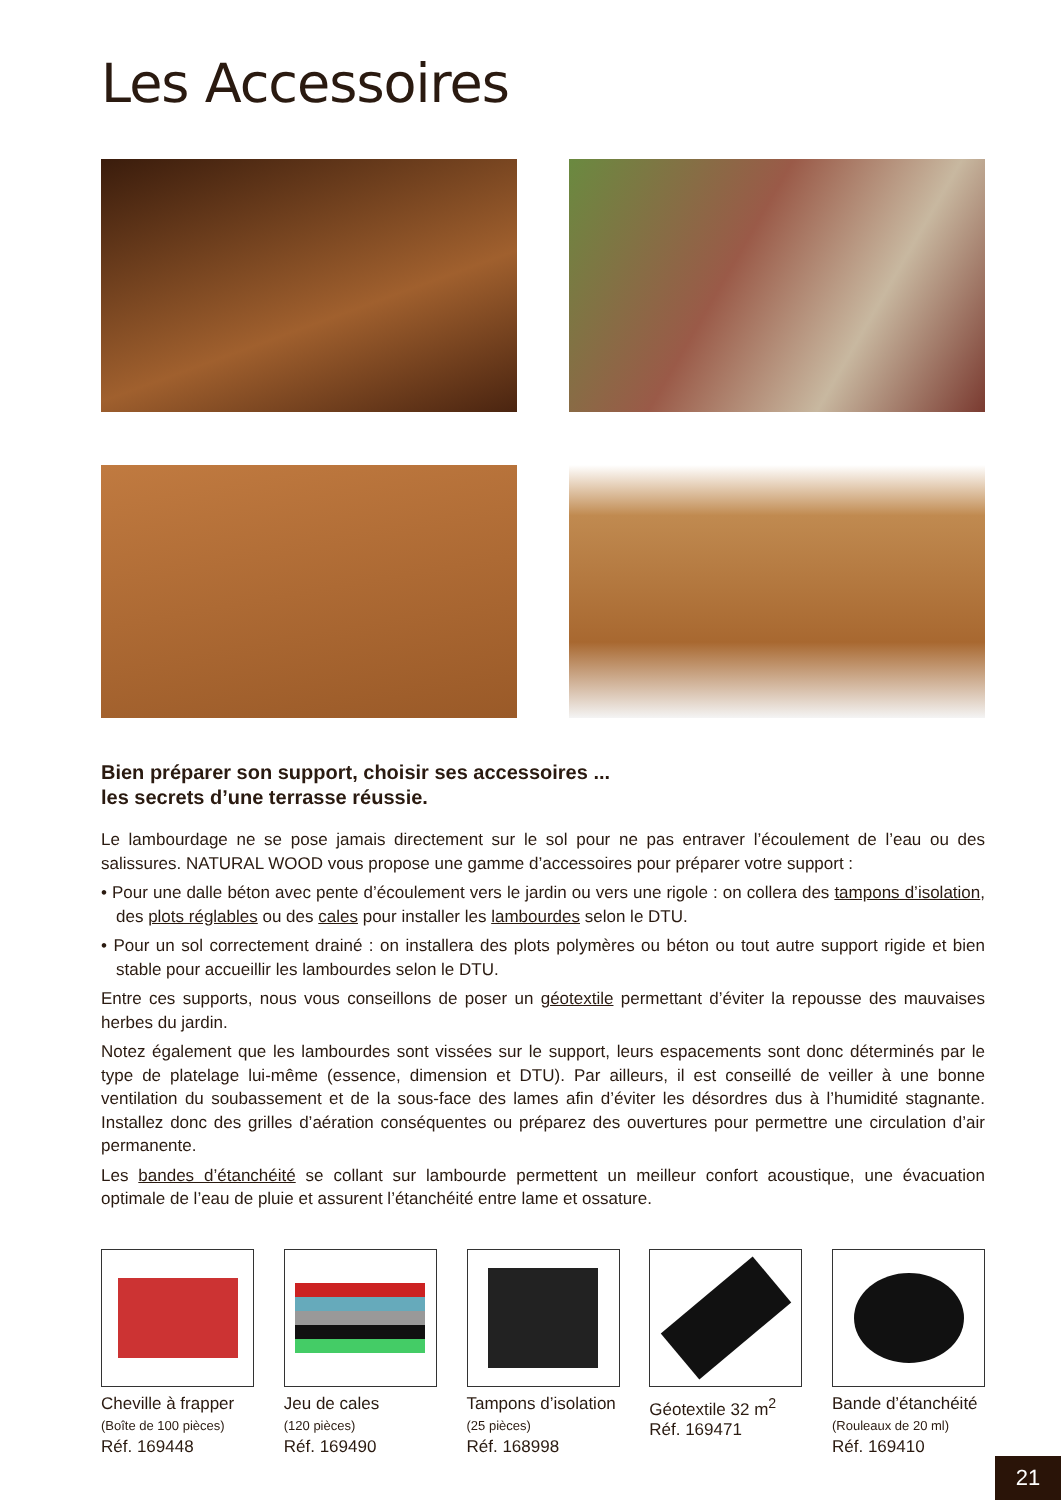Les Accessoires
Bien préparer son support, choisir ses accessoires ...
les secrets d’une terrasse réussie.
Le lambourdage ne se pose jamais directement sur le sol pour ne pas entraver l’écoulement de l’eau ou des salissures. NATURAL WOOD vous propose une gamme d’accessoires pour préparer votre support :
• Pour une dalle béton avec pente d’écoulement vers le jardin ou vers une rigole : on collera des tampons d’isolation, des plots réglables ou des cales pour installer les lambourdes selon le DTU.
• Pour un sol correctement drainé : on installera des plots polymères ou béton ou tout autre support rigide et bien stable pour accueillir les lambourdes selon le DTU.
Entre ces supports, nous vous conseillons de poser un géotextile permettant d’éviter la repousse des mauvaises herbes du jardin.
Notez également que les lambourdes sont vissées sur le support, leurs espacements sont donc déterminés par le type de platelage lui-même (essence, dimension et DTU). Par ailleurs, il est conseillé de veiller à une bonne ventilation du soubassement et de la sous-face des lames afin d’éviter les désordres dus à l’humidité stagnante. Installez donc des grilles d’aération conséquentes ou préparez des ouvertures pour permettre une circulation d’air permanente.
Les bandes d’étanchéité se collant sur lambourde permettent un meilleur confort acoustique, une évacuation optimale de l’eau de pluie et assurent l’étanchéité entre lame et ossature.
Cheville à frapper
(Boîte de 100 pièces)
Réf. 169448
Jeu de cales
(120 pièces)
Réf. 169490
Tampons d’isolation
(25 pièces)
Réf. 168998
Géotextile 32 m<sup>2</sup>
Réf. 169471
Bande d’étanchéité
(Rouleaux de 20 ml)
Réf. 169410
21